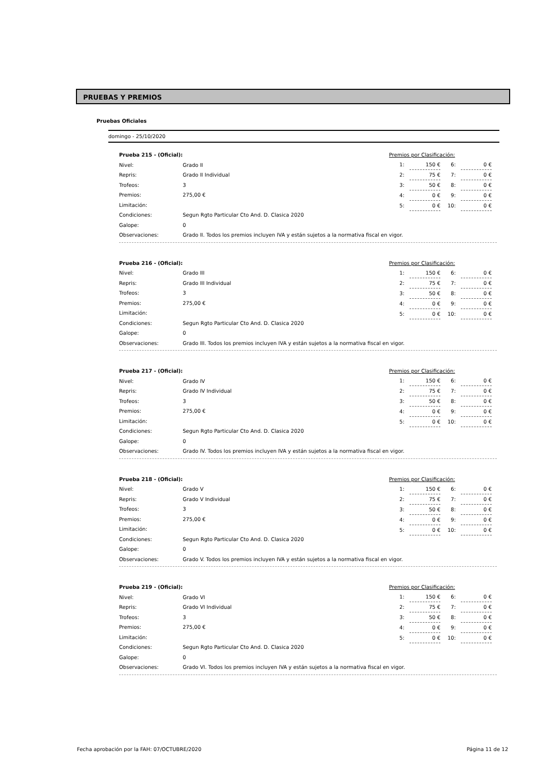PRUEBAS Y PREMIOS
Pruebas Oficiales
domingo - 25/10/2020
| Prueba 215 - (Oficial): | |
| Nivel: | Grado II |
| Repris: | Grado II Individual |
| Trofeos: | 3 |
| Premios: | 275,00 € |
| Limitación: | |
| Condiciones: | Segun Rgto Particular Cto And. D. Clasica 2020 |
| Galope: | 0 |
| Observaciones: | Grado II. Todos los premios incluyen IVA y están sujetos a la normativa fiscal en vigor. |
| Premios por Clasificación: | | | |
| 1: | 150 € | 6: | 0 € |
| 2: | 75 € | 7: | 0 € |
| 3: | 50 € | 8: | 0 € |
| 4: | 0 € | 9: | 0 € |
| 5: | 0 € | 10: | 0 € |
| Prueba 216 - (Oficial): | |
| Nivel: | Grado III |
| Repris: | Grado III Individual |
| Trofeos: | 3 |
| Premios: | 275,00 € |
| Limitación: | |
| Condiciones: | Segun Rgto Particular Cto And. D. Clasica 2020 |
| Galope: | 0 |
| Observaciones: | Grado III. Todos los premios incluyen IVA y están sujetos a la normativa fiscal en vigor. |
| Premios por Clasificación: | | | |
| 1: | 150 € | 6: | 0 € |
| 2: | 75 € | 7: | 0 € |
| 3: | 50 € | 8: | 0 € |
| 4: | 0 € | 9: | 0 € |
| 5: | 0 € | 10: | 0 € |
| Prueba 217 - (Oficial): | |
| Nivel: | Grado IV |
| Repris: | Grado IV Individual |
| Trofeos: | 3 |
| Premios: | 275,00 € |
| Limitación: | |
| Condiciones: | Segun Rgto Particular Cto And. D. Clasica 2020 |
| Galope: | 0 |
| Observaciones: | Grado IV. Todos los premios incluyen IVA y están sujetos a la normativa fiscal en vigor. |
| Premios por Clasificación: | | | |
| 1: | 150 € | 6: | 0 € |
| 2: | 75 € | 7: | 0 € |
| 3: | 50 € | 8: | 0 € |
| 4: | 0 € | 9: | 0 € |
| 5: | 0 € | 10: | 0 € |
| Prueba 218 - (Oficial): | |
| Nivel: | Grado V |
| Repris: | Grado V Individual |
| Trofeos: | 3 |
| Premios: | 275,00 € |
| Limitación: | |
| Condiciones: | Segun Rgto Particular Cto And. D. Clasica 2020 |
| Galope: | 0 |
| Observaciones: | Grado V. Todos los premios incluyen IVA y están sujetos a la normativa fiscal en vigor. |
| Premios por Clasificación: | | | |
| 1: | 150 € | 6: | 0 € |
| 2: | 75 € | 7: | 0 € |
| 3: | 50 € | 8: | 0 € |
| 4: | 0 € | 9: | 0 € |
| 5: | 0 € | 10: | 0 € |
| Prueba 219 - (Oficial): | |
| Nivel: | Grado VI |
| Repris: | Grado VI Individual |
| Trofeos: | 3 |
| Premios: | 275,00 € |
| Limitación: | |
| Condiciones: | Segun Rgto Particular Cto And. D. Clasica 2020 |
| Galope: | 0 |
| Observaciones: | Grado VI. Todos los premios incluyen IVA y están sujetos a la normativa fiscal en vigor. |
| Premios por Clasificación: | | | |
| 1: | 150 € | 6: | 0 € |
| 2: | 75 € | 7: | 0 € |
| 3: | 50 € | 8: | 0 € |
| 4: | 0 € | 9: | 0 € |
| 5: | 0 € | 10: | 0 € |
Fecha aprobación por la FAH: 07/OCTUBRE/2020 Página 11 de 12